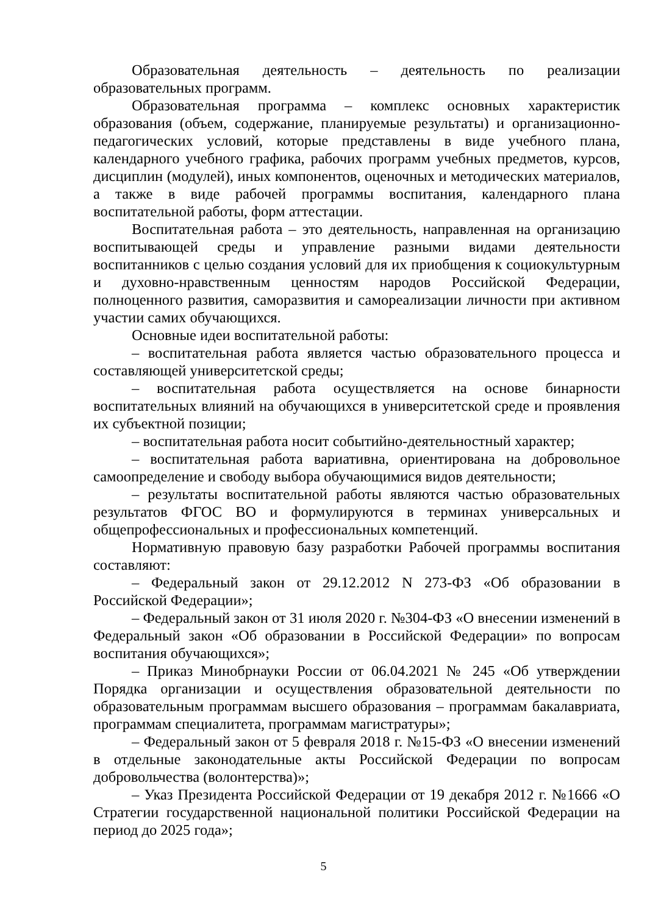Образовательная деятельность – деятельность по реализации образовательных программ.
Образовательная программа – комплекс основных характеристик образования (объем, содержание, планируемые результаты) и организационно-педагогических условий, которые представлены в виде учебного плана, календарного учебного графика, рабочих программ учебных предметов, курсов, дисциплин (модулей), иных компонентов, оценочных и методических материалов, а также в виде рабочей программы воспитания, календарного плана воспитательной работы, форм аттестации.
Воспитательная работа – это деятельность, направленная на организацию воспитывающей среды и управление разными видами деятельности воспитанников с целью создания условий для их приобщения к социокультурным и духовно-нравственным ценностям народов Российской Федерации, полноценного развития, саморазвития и самореализации личности при активном участии самих обучающихся.
Основные идеи воспитательной работы:
– воспитательная работа является частью образовательного процесса и составляющей университетской среды;
– воспитательная работа осуществляется на основе бинарности воспитательных влияний на обучающихся в университетской среде и проявления их субъектной позиции;
– воспитательная работа носит событийно-деятельностный характер;
– воспитательная работа вариативна, ориентирована на добровольное самоопределение и свободу выбора обучающимися видов деятельности;
– результаты воспитательной работы являются частью образовательных результатов ФГОС ВО и формулируются в терминах универсальных и общепрофессиональных и профессиональных компетенций.
Нормативную правовую базу разработки Рабочей программы воспитания составляют:
– Федеральный закон от 29.12.2012 N 273-ФЗ «Об образовании в Российской Федерации»;
– Федеральный закон от 31 июля 2020 г. №304-ФЗ «О внесении изменений в Федеральный закон «Об образовании в Российской Федерации» по вопросам воспитания обучающихся»;
– Приказ Минобрнауки России от 06.04.2021 № 245 «Об утверждении Порядка организации и осуществления образовательной деятельности по образовательным программам высшего образования – программам бакалавриата, программам специалитета, программам магистратуры»;
– Федеральный закон от 5 февраля 2018 г. №15-ФЗ «О внесении изменений в отдельные законодательные акты Российской Федерации по вопросам добровольчества (волонтерства)»;
– Указ Президента Российской Федерации от 19 декабря 2012 г. №1666 «О Стратегии государственной национальной политики Российской Федерации на период до 2025 года»;
5